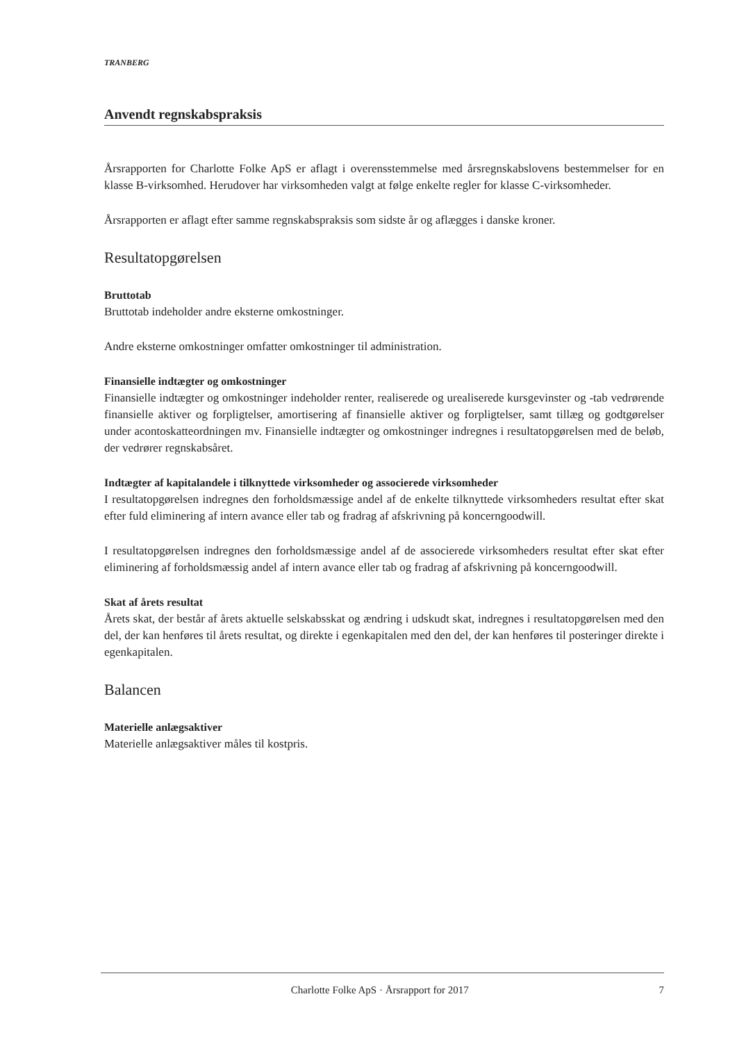TRANBERG
Anvendt regnskabspraksis
Årsrapporten for Charlotte Folke ApS er aflagt i overensstemmelse med årsregnskabslovens bestemmelser for en klasse B-virksomhed. Herudover har virksomheden valgt at følge enkelte regler for klasse C-virksomheder.
Årsrapporten er aflagt efter samme regnskabspraksis som sidste år og aflægges i danske kroner.
Resultatopgørelsen
Bruttotab
Bruttotab indeholder andre eksterne omkostninger.
Andre eksterne omkostninger omfatter omkostninger til administration.
Finansielle indtægter og omkostninger
Finansielle indtægter og omkostninger indeholder renter, realiserede og urealiserede kursgevinster og -tab vedrørende finansielle aktiver og forpligtelser, amortisering af finansielle aktiver og forpligtelser, samt tillæg og godtgørelser under acontoskatteordningen mv. Finansielle indtægter og omkostninger indregnes i resultatopgørelsen med de beløb, der vedrører regnskabsåret.
Indtægter af kapitalandele i tilknyttede virksomheder og associerede virksomheder
I resultatopgørelsen indregnes den forholdsmæssige andel af de enkelte tilknyttede virksomheders resultat efter skat efter fuld eliminering af intern avance eller tab og fradrag af afskrivning på koncerngoodwill.
I resultatopgørelsen indregnes den forholdsmæssige andel af de associerede virksomheders resultat efter skat efter eliminering af forholdsmæssig andel af intern avance eller tab og fradrag af afskrivning på koncerngoodwill.
Skat af årets resultat
Årets skat, der består af årets aktuelle selskabsskat og ændring i udskudt skat, indregnes i resultatopgørelsen med den del, der kan henføres til årets resultat, og direkte i egenkapitalen med den del, der kan henføres til posteringer direkte i egenkapitalen.
Balancen
Materielle anlægsaktiver
Materielle anlægsaktiver måles til kostpris.
Charlotte Folke ApS · Årsrapport for 2017 7